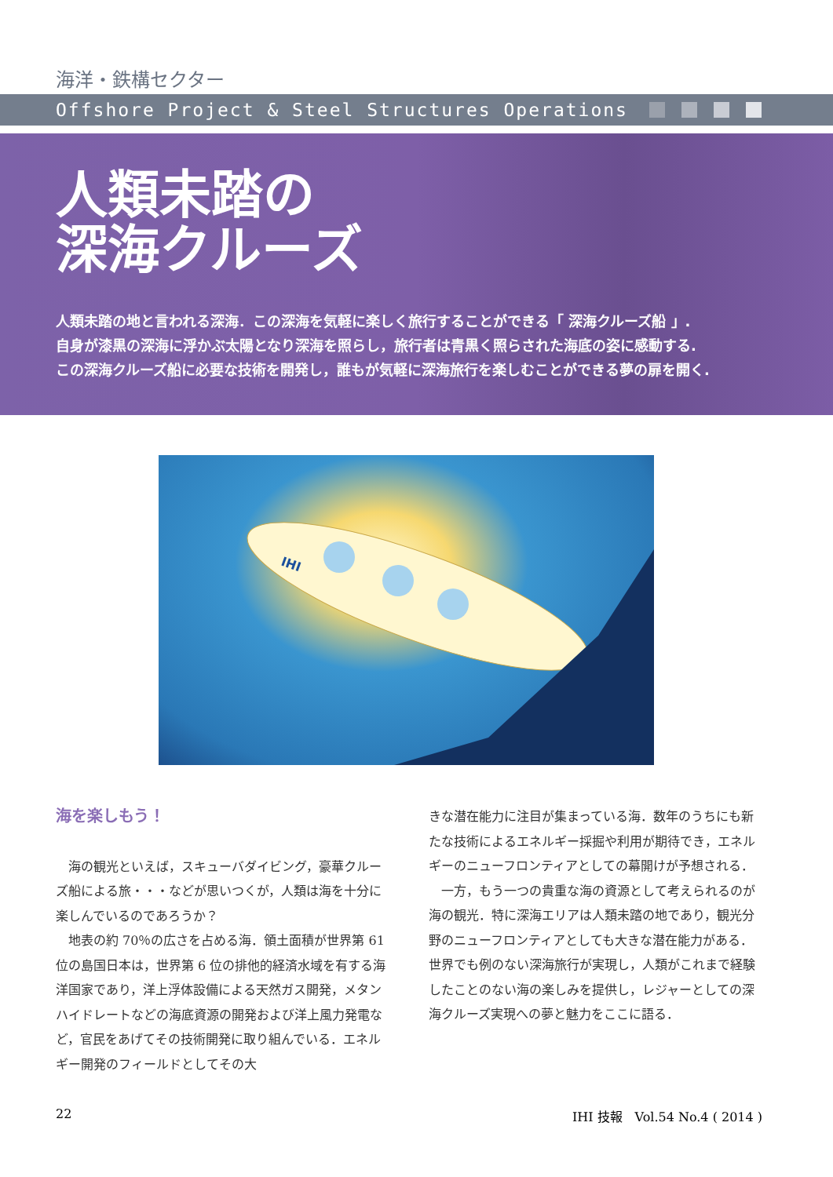海洋・鉄構セクター
Offshore Project & Steel Structures Operations
人類未踏の
深海クルーズ
人類未踏の地と言われる深海．この深海を気軽に楽しく旅行することができる「 深海クルーズ船 」.
自身が漆黒の深海に浮かぶ太陽となり深海を照らし，旅行者は青黒く照らされた海底の姿に感動する.
この深海クルーズ船に必要な技術を開発し，誰もが気軽に深海旅行を楽しむことができる夢の扉を開く.
IHI
海を楽しもう！
　海の観光といえば，スキューバダイビング，豪華クルーズ船による旅・・・などが思いつくが，人類は海を十分に楽しんでいるのであろうか？
　地表の約 70％の広さを占める海．領土面積が世界第 61 位の島国日本は，世界第 6 位の排他的経済水域を有する海洋国家であり，洋上浮体設備による天然ガス開発，メタンハイドレートなどの海底資源の開発および洋上風力発電など，官民をあげてその技術開発に取り組んでいる．エネルギー開発のフィールドとしてその大
きな潜在能力に注目が集まっている海．数年のうちにも新たな技術によるエネルギー採掘や利用が期待でき，エネルギーのニューフロンティアとしての幕開けが予想される．
　一方，もう一つの貴重な海の資源として考えられるのが海の観光．特に深海エリアは人類未踏の地であり，観光分野のニューフロンティアとしても大きな潜在能力がある．世界でも例のない深海旅行が実現し，人類がこれまで経験したことのない海の楽しみを提供し，レジャーとしての深海クルーズ実現への夢と魅力をここに語る．
22 IHI 技報　Vol.54 No.4 ( 2014 )